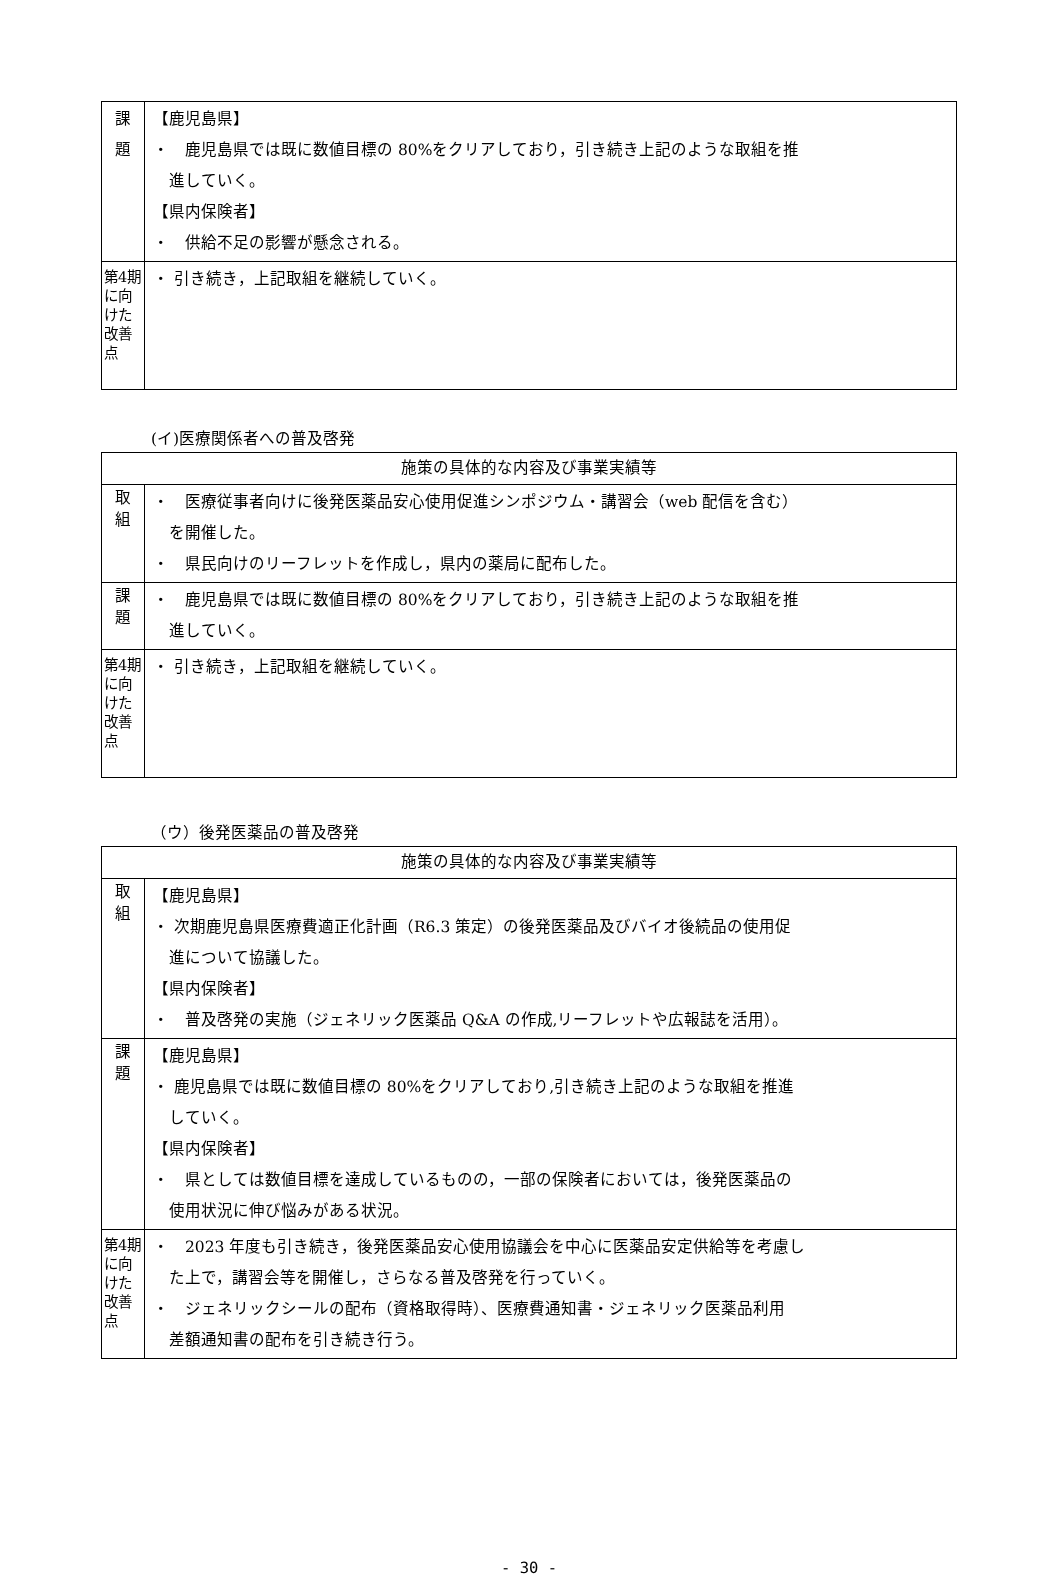| 課 題 | 【鹿児島県】 ・ 鹿児島県では既に数値目標の 80%をクリアしており，引き続き上記のような取組を推 進していく。 【県内保険者】 ・ 供給不足の影響が懸念される。 |
| 第4期に向けた改善点 | ・ 引き続き，上記取組を継続していく。 |
(イ)医療関係者への普及啓発
| 施策の具体的な内容及び事業実績等 | |
| --- | --- |
| 取 組 | ・ 医療従事者向けに後発医薬品安心使用促進シンポジウム・講習会（web 配信を含む） を開催した。 ・ 県民向けのリーフレットを作成し，県内の薬局に配布した。 |
| 課 題 | ・ 鹿児島県では既に数値目標の 80%をクリアしており，引き続き上記のような取組を推 進していく。 |
| 第4期に向けた改善点 | ・ 引き続き，上記取組を継続していく。 |
（ウ）後発医薬品の普及啓発
| 施策の具体的な内容及び事業実績等 | |
| --- | --- |
| 取 組 | 【鹿児島県】 ・ 次期鹿児島県医療費適正化計画（R6.3 策定）の後発医薬品及びバイオ後続品の使用促 進について協議した。 【県内保険者】 ・ 普及啓発の実施（ジェネリック医薬品 Q&A の作成,リーフレットや広報誌を活用）。 |
| 課 題 | 【鹿児島県】 ・ 鹿児島県では既に数値目標の 80%をクリアしており,引き続き上記のような取組を推進 していく。 【県内保険者】 ・ 県としては数値目標を達成しているものの，一部の保険者においては，後発医薬品の 使用状況に伸び悩みがある状況。 |
| 第4期に向けた改善点 | ・ 2023 年度も引き続き，後発医薬品安心使用協議会を中心に医薬品安定供給等を考慮し た上で，講習会等を開催し，さらなる普及啓発を行っていく。 ・ ジェネリックシールの配布（資格取得時）、医療費通知書・ジェネリック医薬品利用 差額通知書の配布を引き続き行う。 |
- 30 -